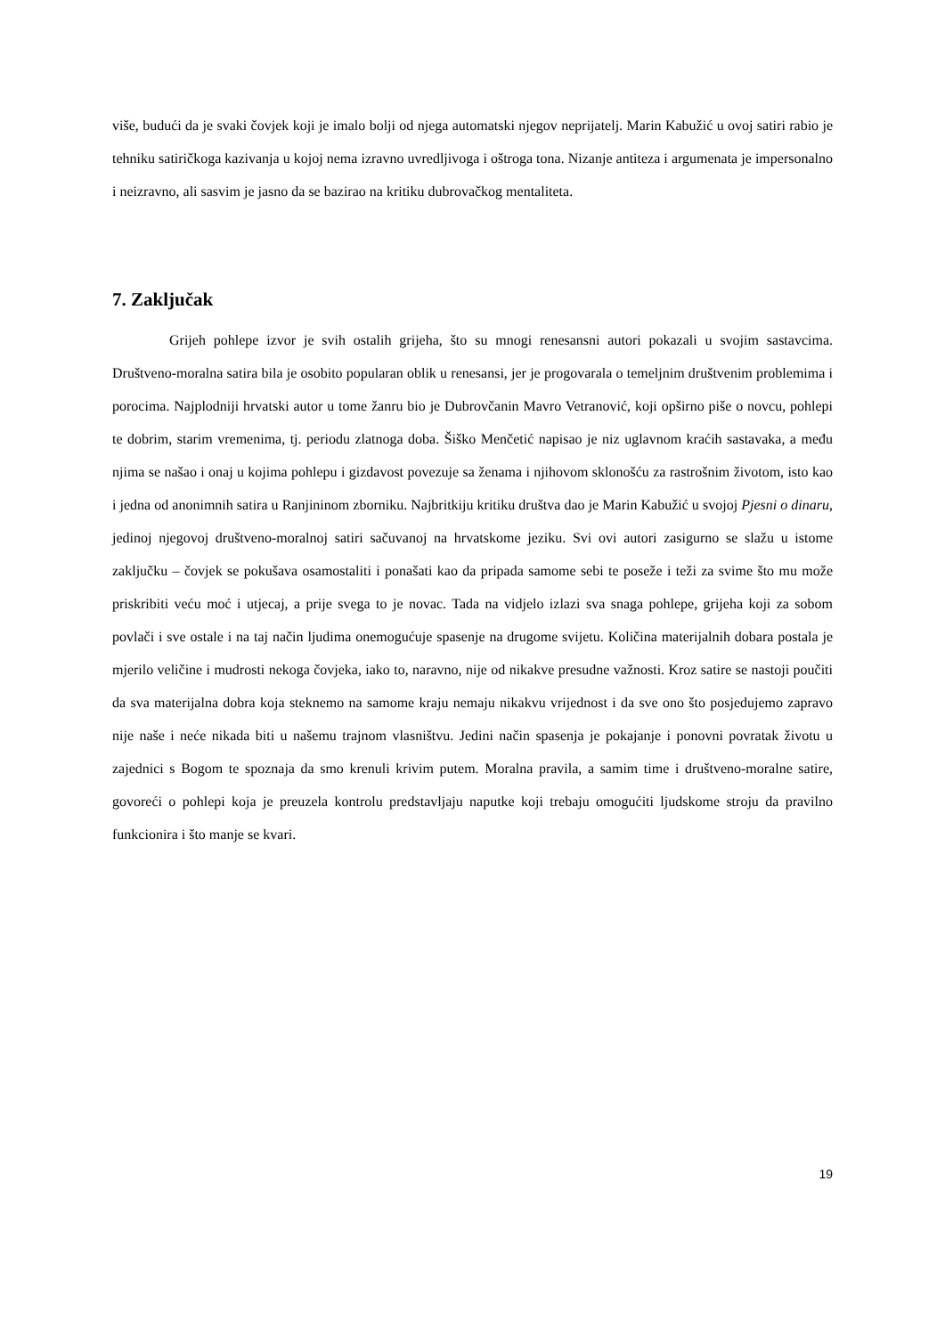više, budući da je svaki čovjek koji je imalo bolji od njega automatski njegov neprijatelj. Marin Kabužić u ovoj satiri rabio je tehniku satiričkoga kazivanja u kojoj nema izravno uvredljivoga i oštroga tona. Nizanje antiteza i argumenata je impersonalno i neizravno, ali sasvim je jasno da se bazirao na kritiku dubrovačkog mentaliteta.
7. Zaključak
Grijeh pohlepe izvor je svih ostalih grijeha, što su mnogi renesansni autori pokazali u svojim sastavcima. Društveno-moralna satira bila je osobito popularan oblik u renesansi, jer je progovarala o temeljnim društvenim problemima i porocima. Najplodniji hrvatski autor u tome žanru bio je Dubrovčanin Mavro Vetranović, koji opširno piše o novcu, pohlepi te dobrim, starim vremenima, tj. periodu zlatnoga doba. Šiško Menčetić napisao je niz uglavnom kraćih sastavaka, a među njima se našao i onaj u kojima pohlepu i gizdavost povezuje sa ženama i njihovom sklonošću za rastrošnim životom, isto kao i jedna od anonimnih satira u Ranjininom zborniku. Najbritkiju kritiku društva dao je Marin Kabužić u svojoj Pjesni o dinaru, jedinoj njegovoj društveno-moralnoj satiri sačuvanoj na hrvatskome jeziku. Svi ovi autori zasigurno se slažu u istome zaključku – čovjek se pokušava osamostaliti i ponašati kao da pripada samome sebi te poseže i teži za svime što mu može priskribiti veću moć i utjecaj, a prije svega to je novac. Tada na vidjelo izlazi sva snaga pohlepe, grijeha koji za sobom povlači i sve ostale i na taj način ljudima onemogućuje spasenje na drugome svijetu. Količina materijalnih dobara postala je mjerilo veličine i mudrosti nekoga čovjeka, iako to, naravno, nije od nikakve presudne važnosti. Kroz satire se nastoji poučiti da sva materijalna dobra koja steknemo na samome kraju nemaju nikakvu vrijednost i da sve ono što posjedujemo zapravo nije naše i neće nikada biti u našemu trajnom vlasništvu. Jedini način spasenja je pokajanje i ponovni povratak životu u zajednici s Bogom te spoznaja da smo krenuli krivim putem. Moralna pravila, a samim time i društveno-moralne satire, govoreći o pohlepi koja je preuzela kontrolu predstavljaju naputke koji trebaju omogućiti ljudskome stroju da pravilno funkcionira i što manje se kvari.
19